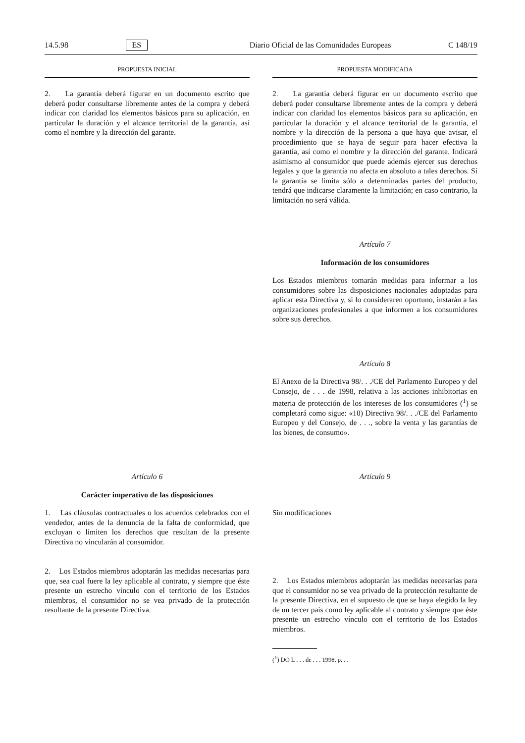14.5.98 ES Diario Oficial de las Comunidades Europeas C 148/19
PROPUESTA INICIAL PROPUESTA MODIFICADA
2. La garantía deberá figurar en un documento escrito que deberá poder consultarse libremente antes de la compra y deberá indicar con claridad los elementos básicos para su aplicación, en particular la duración y el alcance territorial de la garantía, así como el nombre y la dirección del garante.
2. La garantía deberá figurar en un documento escrito que deberá poder consultarse libremente antes de la compra y deberá indicar con claridad los elementos básicos para su aplicación, en particular la duración y el alcance territorial de la garantía, el nombre y la dirección de la persona a que haya que avisar, el procedimiento que se haya de seguir para hacer efectiva la garantía, así como el nombre y la dirección del garante. Indicará asimismo al consumidor que puede además ejercer sus derechos legales y que la garantía no afecta en absoluto a tales derechos. Si la garantía se limita sólo a determinadas partes del producto, tendrá que indicarse claramente la limitación; en caso contrario, la limitación no será válida.
Artículo 7
Información de los consumidores
Los Estados miembros tomarán medidas para informar a los consumidores sobre las disposiciones nacionales adoptadas para aplicar esta Directiva y, si lo consideraren oportuno, instarán a las organizaciones profesionales a que informen a los consumidores sobre sus derechos.
Artículo 8
El Anexo de la Directiva 98/. . ./CE del Parlamento Europeo y del Consejo, de . . . de 1998, relativa a las acciones inhibitorias en materia de protección de los intereses de los consumidores (<sup>1</sup>) se completará como sigue: «10) Directiva 98/. . ./CE del Parlamento Europeo y del Consejo, de . . ., sobre la venta y las garantías de los bienes, de consumo».
Artículo 6
Carácter imperativo de las disposiciones
1. Las cláusulas contractuales o los acuerdos celebrados con el vendedor, antes de la denuncia de la falta de conformidad, que excluyan o limiten los derechos que resultan de la presente Directiva no vincularán al consumidor.
2. Los Estados miembros adoptarán las medidas necesarias para que, sea cual fuere la ley aplicable al contrato, y siempre que éste presente un estrecho vínculo con el territorio de los Estados miembros, el consumidor no se vea privado de la protección resultante de la presente Directiva.
Artículo 9
Sin modificaciones
2. Los Estados miembros adoptarán las medidas necesarias para que el consumidor no se vea privado de la protección resultante de la presente Directiva, en el supuesto de que se haya elegido la ley de un tercer país como ley aplicable al contrato y siempre que éste presente un estrecho vínculo con el territorio de los Estados miembros.
(<sup>1</sup>) DO L . . . de . . . 1998, p. . .